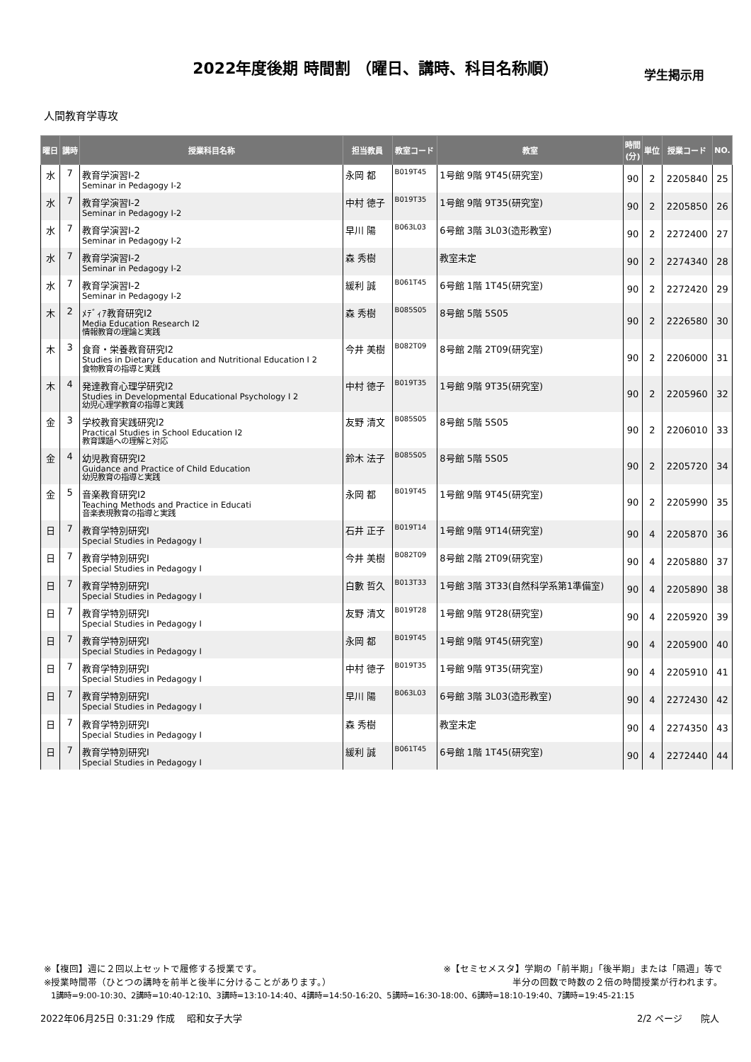2022年度後期 時間割 （曜日、講時、科目名称順） 学生掲示用
人間教育学専攻
| 曜日 | 講時 | 授業科目名称 | 担当教員 | 教室コード | 教室 | 時間 (分) | 単位 | 授業コード | NO. |
| --- | --- | --- | --- | --- | --- | --- | --- | --- | --- |
| 水 | 7 | 教育学演習Ⅰ-2 Seminar in Pedagogy Ⅰ-2 | 永岡 都 | B019T45 | 1号館 9階 9T45(研究室) | 90 | 2 | 2205840 | 25 |
| 水 | 7 | 教育学演習Ⅰ-2 Seminar in Pedagogy Ⅰ-2 | 中村 徳子 | B019T35 | 1号館 9階 9T35(研究室) | 90 | 2 | 2205850 | 26 |
| 水 | 7 | 教育学演習Ⅰ-2 Seminar in Pedagogy Ⅰ-2 | 早川 陽 | B063L03 | 6号館 3階 3L03(造形教室) | 90 | 2 | 2272400 | 27 |
| 水 | 7 | 教育学演習Ⅰ-2 Seminar in Pedagogy Ⅰ-2 | 森 秀樹 | | 教室未定 | 90 | 2 | 2274340 | 28 |
| 水 | 7 | 教育学演習Ⅰ-2 Seminar in Pedagogy Ⅰ-2 | 緩利 誠 | B061T45 | 6号館 1階 1T45(研究室) | 90 | 2 | 2272420 | 29 |
| 木 | 2 | ﾒﾃﾞｨｱ教育研究Ⅰ2 Media Education Research Ⅰ2 情報教育の理論と実践 | 森 秀樹 | B085S05 | 8号館 5階 5S05 | 90 | 2 | 2226580 | 30 |
| 木 | 3 | 食育・栄養教育研究Ⅰ2 Studies in Dietary Education and Nutritional Education I 2 食物教育の指導と実践 | 今井 美樹 | B082T09 | 8号館 2階 2T09(研究室) | 90 | 2 | 2206000 | 31 |
| 木 | 4 | 発達教育心理学研究Ⅰ2 Studies in Developmental Educational Psychology I 2 幼児心理学教育の指導と実践 | 中村 徳子 | B019T35 | 1号館 9階 9T35(研究室) | 90 | 2 | 2205960 | 32 |
| 金 | 3 | 学校教育実践研究Ⅰ2 Practical Studies in School Education I2 教育課題への理解と対応 | 友野 清文 | B085S05 | 8号館 5階 5S05 | 90 | 2 | 2206010 | 33 |
| 金 | 4 | 幼児教育研究Ⅰ2 Guidance and Practice of Child Education 幼児教育の指導と実践 | 鈴木 法子 | B085S05 | 8号館 5階 5S05 | 90 | 2 | 2205720 | 34 |
| 金 | 5 | 音楽教育研究Ⅰ2 Teaching Methods and Practice in Educati 音楽表現教育の指導と実践 | 永岡 都 | B019T45 | 1号館 9階 9T45(研究室) | 90 | 2 | 2205990 | 35 |
| 日 | 7 | 教育学特別研究Ⅰ Special Studies in Pedagogy I | 石井 正子 | B019T14 | 1号館 9階 9T14(研究室) | 90 | 4 | 2205870 | 36 |
| 日 | 7 | 教育学特別研究Ⅰ Special Studies in Pedagogy I | 今井 美樹 | B082T09 | 8号館 2階 2T09(研究室) | 90 | 4 | 2205880 | 37 |
| 日 | 7 | 教育学特別研究Ⅰ Special Studies in Pedagogy I | 白數 哲久 | B013T33 | 1号館 3階 3T33(自然科学系第1準備室) | 90 | 4 | 2205890 | 38 |
| 日 | 7 | 教育学特別研究Ⅰ Special Studies in Pedagogy I | 友野 清文 | B019T28 | 1号館 9階 9T28(研究室) | 90 | 4 | 2205920 | 39 |
| 日 | 7 | 教育学特別研究Ⅰ Special Studies in Pedagogy I | 永岡 都 | B019T45 | 1号館 9階 9T45(研究室) | 90 | 4 | 2205900 | 40 |
| 日 | 7 | 教育学特別研究Ⅰ Special Studies in Pedagogy I | 中村 徳子 | B019T35 | 1号館 9階 9T35(研究室) | 90 | 4 | 2205910 | 41 |
| 日 | 7 | 教育学特別研究Ⅰ Special Studies in Pedagogy I | 早川 陽 | B063L03 | 6号館 3階 3L03(造形教室) | 90 | 4 | 2272430 | 42 |
| 日 | 7 | 教育学特別研究Ⅰ Special Studies in Pedagogy I | 森 秀樹 | | 教室未定 | 90 | 4 | 2274350 | 43 |
| 日 | 7 | 教育学特別研究Ⅰ Special Studies in Pedagogy I | 緩利 誠 | B061T45 | 6号館 1階 1T45(研究室) | 90 | 4 | 2272440 | 44 |
※【複回】週に２回以上セットで履修する授業です。 ※【セミセメスタ】学期の「前半期」「後半期」または「隔週」等で
※授業時間帯（ひとつの講時を前半と後半に分けることがあります。） 半分の回数で時数の２倍の時間授業が行われます。
1講時=9:00-10:30、2講時=10:40-12:10、3講時=13:10-14:40、4講時=14:50-16:20、5講時=16:30-18:00、6講時=18:10-19:40、7講時=19:45-21:15
2022年06月25日 0:31:29 作成　 昭和女子大学 2/2 ページ　　院人